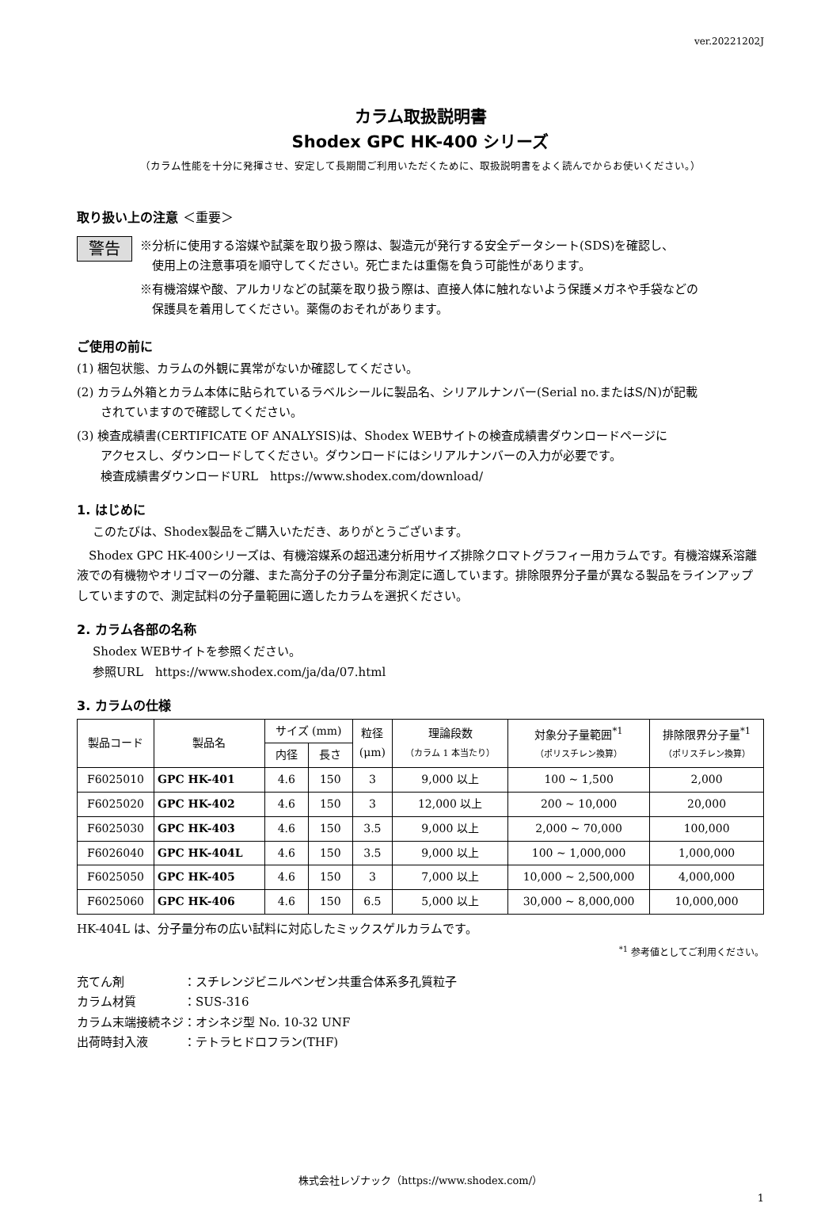ver.20221202J
カラム取扱説明書
Shodex GPC HK-400 シリーズ
（カラム性能を十分に発揮させ、安定して長期間ご利用いただくために、取扱説明書をよく読んでからお使いください。）
取り扱い上の注意 ＜重要＞
警告
※分析に使用する溶媒や試薬を取り扱う際は、製造元が発行する安全データシート(SDS)を確認し、
　使用上の注意事項を順守してください。死亡または重傷を負う可能性があります。
※有機溶媒や酸、アルカリなどの試薬を取り扱う際は、直接人体に触れないよう保護メガネや手袋などの
　保護具を着用してください。薬傷のおそれがあります。
ご使用の前に
(1) 梱包状態、カラムの外観に異常がないか確認してください。
(2) カラム外箱とカラム本体に貼られているラベルシールに製品名、シリアルナンバー(Serial no.またはS/N)が記載
　　されていますので確認してください。
(3) 検査成績書(CERTIFICATE OF ANALYSIS)は、Shodex WEBサイトの検査成績書ダウンロードページに
　　アクセスし、ダウンロードしてください。ダウンロードにはシリアルナンバーの入力が必要です。
　　検査成績書ダウンロードURL　https://www.shodex.com/download/
1. はじめに
このたびは、Shodex製品をご購入いただき、ありがとうございます。
　Shodex GPC HK-400シリーズは、有機溶媒系の超迅速分析用サイズ排除クロマトグラフィー用カラムです。有機溶媒系溶離液での有機物やオリゴマーの分離、また高分子の分子量分布測定に適しています。排除限界分子量が異なる製品をラインアップしていますので、測定試料の分子量範囲に適したカラムを選択ください。
2. カラム各部の名称
Shodex WEBサイトを参照ください。
参照URL　https://www.shodex.com/ja/da/07.html
3. カラムの仕様
| 製品コード | 製品名 | サイズ (mm) | | 粒径 (μm) | 理論段数 （カラム 1 本当たり） | 対象分子量範囲<sup>*1</sup> （ポリスチレン換算） | 排除限界分子量<sup>*1</sup> （ポリスチレン換算） |
| --- | --- | --- | --- | --- | --- | --- | --- |
| | | 内径 | 長さ | | | | |
| F6025010 | GPC HK-401 | 4.6 | 150 | 3 | 9,000 以上 | 100 ~ 1,500 | 2,000 |
| F6025020 | GPC HK-402 | 4.6 | 150 | 3 | 12,000 以上 | 200 ~ 10,000 | 20,000 |
| F6025030 | GPC HK-403 | 4.6 | 150 | 3.5 | 9,000 以上 | 2,000 ~ 70,000 | 100,000 |
| F6026040 | GPC HK-404L | 4.6 | 150 | 3.5 | 9,000 以上 | 100 ~ 1,000,000 | 1,000,000 |
| F6025050 | GPC HK-405 | 4.6 | 150 | 3 | 7,000 以上 | 10,000 ~ 2,500,000 | 4,000,000 |
| F6025060 | GPC HK-406 | 4.6 | 150 | 6.5 | 5,000 以上 | 30,000 ~ 8,000,000 | 10,000,000 |
HK-404L は、分子量分布の広い試料に対応したミックスゲルカラムです。
<sup>*1</sup> 参考値としてご利用ください。
充てん剤　　　　　：スチレンジビニルベンゼン共重合体系多孔質粒子
カラム材質　　　　：SUS-316
カラム末端接続ネジ：オシネジ型 No. 10-32 UNF
出荷時封入液　　　：テトラヒドロフラン(THF)
株式会社レゾナック（https://www.shodex.com/）
1